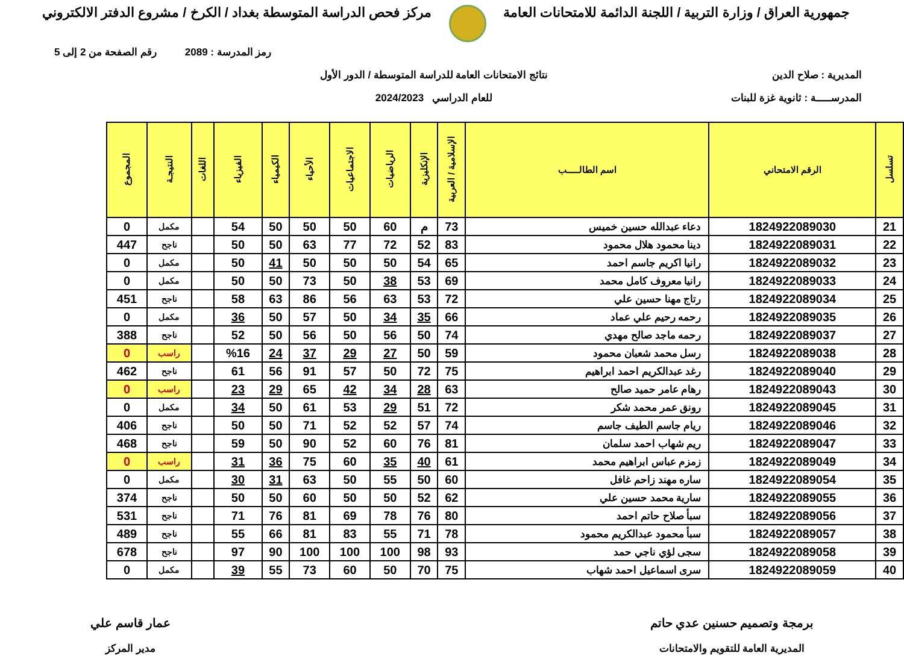جمهورية العراق / وزارة التربية / اللجنة الدائمة للامتحانات العامة
مركز فحص الدراسة المتوسطة بغداد / الكرخ / مشروع الدفتر الالكتروني
رمز المدرسة : 2089 رقم الصفحة من 2 إلى 5
المديرية : صلاح الدين
المدرســـــة : ثانوية غزة للبنات
نتائج الامتحانات العامة للدراسة المتوسطة / الدور الأول
للعام الدراسي 2024/2023
| تسلسل | الرقم الامتحاني | اسم الطالـــــب | الإسلامية / العربية | الإنكليزية | الرياضيات | الاجتماعيات | الأحياء | الكيمياء | الفيزياء | اللغات | النتيجـة | المجموع |
| --- | --- | --- | --- | --- | --- | --- | --- | --- | --- | --- | --- | --- |
| 21 | 1824922089030 | دعاء عبدالله حسين خميس | 73 | م | 60 | 50 | 50 | 50 | 54 | | مكمل | 0 |
| 22 | 1824922089031 | دينا محمود هلال محمود | 83 | 52 | 72 | 77 | 63 | 50 | 50 | | ناجح | 447 |
| 23 | 1824922089032 | رانيا اكريم جاسم احمد | 65 | 54 | 50 | 50 | 50 | 41 | 50 | | مكمل | 0 |
| 24 | 1824922089033 | رانيا معروف كامل محمد | 69 | 53 | 38 | 50 | 73 | 50 | 50 | | مكمل | 0 |
| 25 | 1824922089034 | رتاج مهنا حسين علي | 72 | 53 | 63 | 56 | 86 | 63 | 58 | | ناجح | 451 |
| 26 | 1824922089035 | رحمه رحيم علي عماد | 66 | 35 | 34 | 50 | 57 | 50 | 36 | | مكمل | 0 |
| 27 | 1824922089037 | رحمه ماجد صالح مهدي | 74 | 50 | 56 | 50 | 56 | 50 | 52 | | ناجح | 388 |
| 28 | 1824922089038 | رسل محمد شعبان محمود | 59 | 50 | 27 | 29 | 37 | 24 | %16 | | راسب | 0 |
| 29 | 1824922089040 | رغد عبدالكريم احمد ابراهيم | 75 | 72 | 50 | 57 | 91 | 56 | 61 | | ناجح | 462 |
| 30 | 1824922089043 | رهام عامر حميد صالح | 63 | 28 | 34 | 42 | 65 | 29 | 23 | | راسب | 0 |
| 31 | 1824922089045 | رونق عمر محمد شكر | 72 | 51 | 29 | 53 | 61 | 50 | 34 | | مكمل | 0 |
| 32 | 1824922089046 | ريام جاسم الطيف جاسم | 74 | 57 | 52 | 52 | 71 | 50 | 50 | | ناجح | 406 |
| 33 | 1824922089047 | ريم شهاب احمد سلمان | 81 | 76 | 60 | 52 | 90 | 50 | 59 | | ناجح | 468 |
| 34 | 1824922089049 | زمزم عباس ابراهيم محمد | 61 | 40 | 35 | 60 | 75 | 36 | 31 | | راسب | 0 |
| 35 | 1824922089054 | ساره مهند زاحم غافل | 60 | 50 | 55 | 50 | 63 | 31 | 30 | | مكمل | 0 |
| 36 | 1824922089055 | سارية محمد حسين علي | 62 | 52 | 50 | 50 | 60 | 50 | 50 | | ناجح | 374 |
| 37 | 1824922089056 | سبأ صلاح حاتم احمد | 80 | 76 | 78 | 69 | 81 | 76 | 71 | | ناجح | 531 |
| 38 | 1824922089057 | سبأ محمود عبدالكريم محمود | 78 | 71 | 55 | 83 | 81 | 66 | 55 | | ناجح | 489 |
| 39 | 1824922089058 | سجى لؤي ناجي حمد | 93 | 98 | 100 | 100 | 100 | 90 | 97 | | ناجح | 678 |
| 40 | 1824922089059 | سرى اسماعيل احمد شهاب | 75 | 70 | 50 | 60 | 73 | 55 | 39 | | مكمل | 0 |
برمجة وتصميم حسنين عدي حاتم
المديرية العامة للتقويم والامتحانات
عمار قاسم علي
مدير المركز